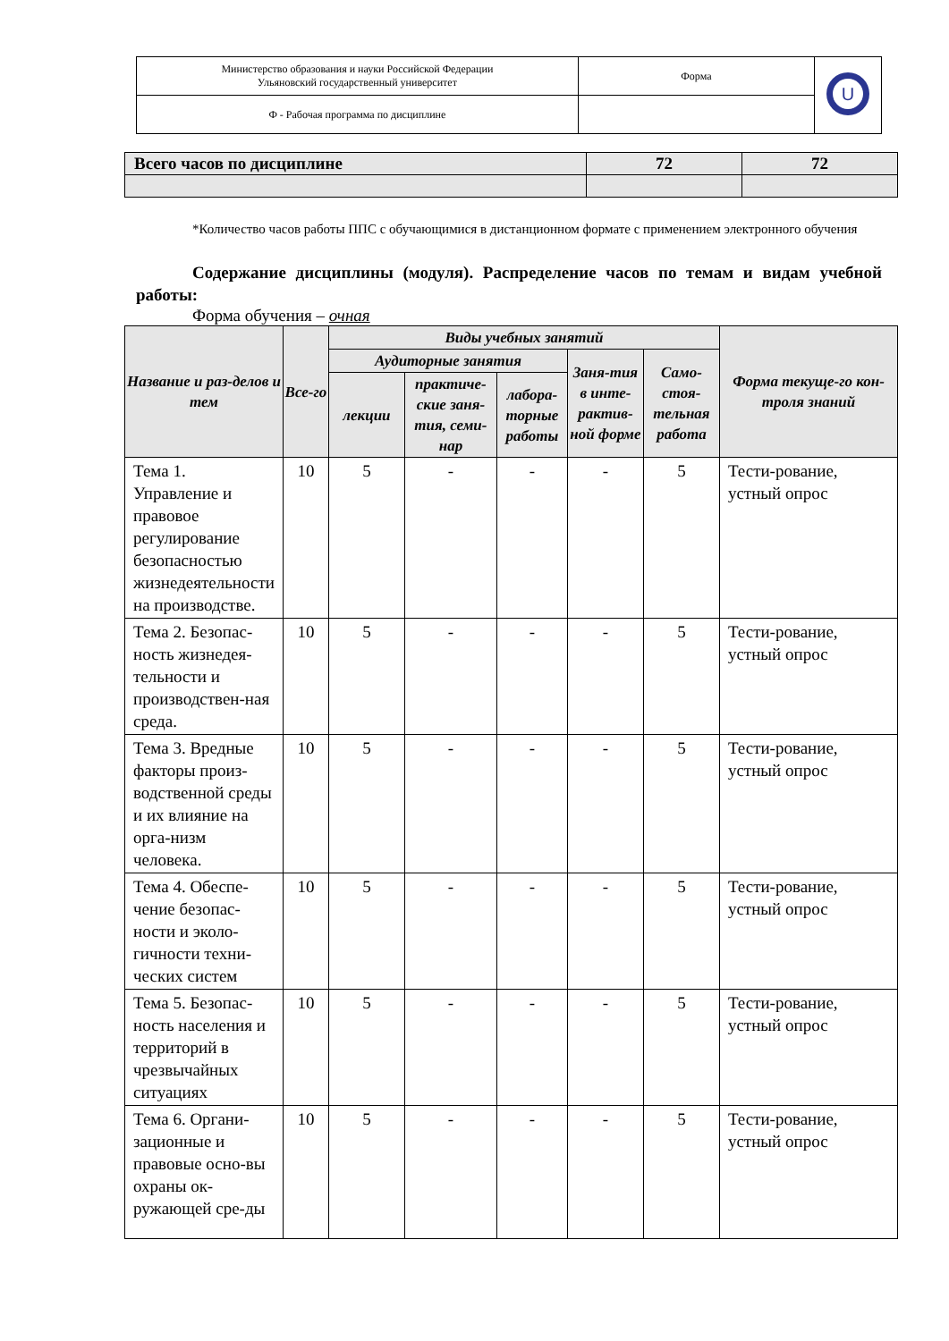| Министерство образования и науки Российской Федерации Ульяновский государственный университет | Форма | U |
| Ф - Рабочая программа по дисциплине | | |
| Всего часов по дисциплине | 72 | 72 |
*Количество часов работы ППС с обучающимися в дистанционном формате с применением электронного обучения
Содержание дисциплины (модуля). Распределение часов по темам и видам учебной работы:
Форма обучения – очная
| Название и раз-делов и тем | Все-го | Виды учебных занятий | | | | | Форма текуще-го кон-троля знаний |
| --- | --- | --- | --- | --- | --- | --- | --- |
| | | Аудиторные занятия | | | Заня-тия в инте-рактив-ной форме | Само-стоя-тельная работа | |
| | | лекции | практиче-ские заня-тия, семи-нар | лабора-торные работы | | | |
| Тема 1. Управление и правовое регулирование безопасностью жизнедеятельности на производстве. | 10 | 5 | - | - | - | 5 | Тести-рование, устный опрос |
| Тема 2. Безопас-ность жизнедея-тельности и производствен-ная среда. | 10 | 5 | - | - | - | 5 | Тести-рование, устный опрос |
| Тема 3. Вредные факторы произ-водственной среды и их влияние на орга-низм человека. | 10 | 5 | - | - | - | 5 | Тести-рование, устный опрос |
| Тема 4. Обеспе-чение безопас-ности и эколо-гичности техни-ческих систем | 10 | 5 | - | - | - | 5 | Тести-рование, устный опрос |
| Тема 5. Безопас-ность населения и территорий в чрезвычайных ситуациях | 10 | 5 | - | - | - | 5 | Тести-рование, устный опрос |
| Тема 6. Органи-зационные и правовые осно-вы охраны ок-ружающей сре-ды | 10 | 5 | - | - | - | 5 | Тести-рование, устный опрос |